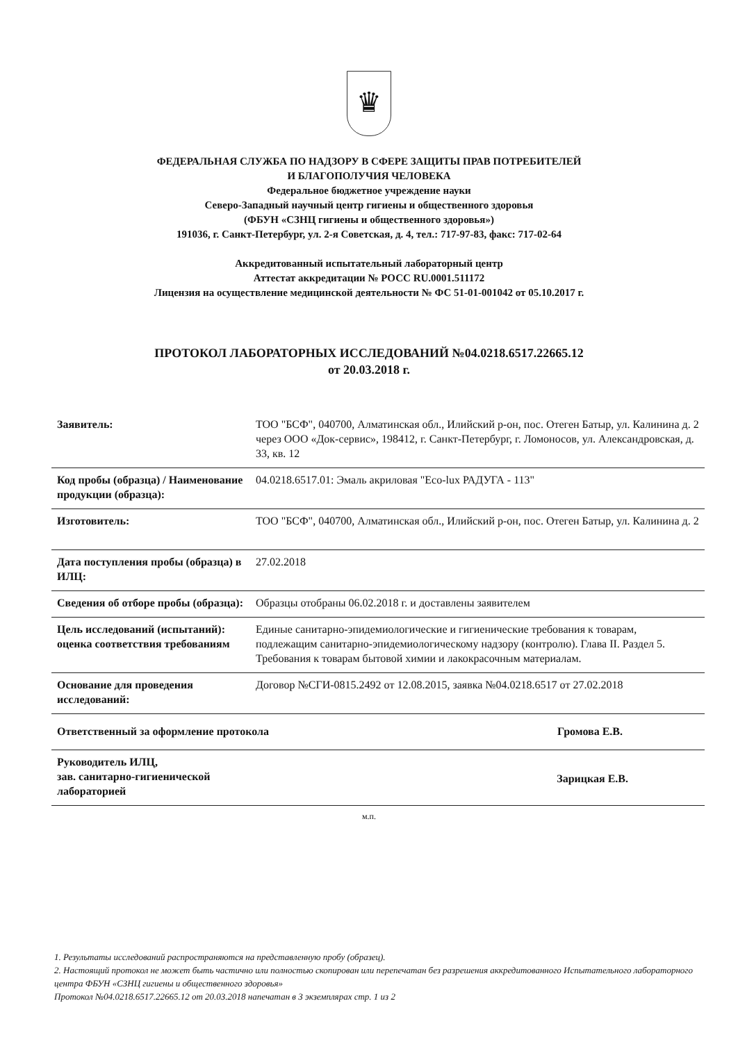♛
ФЕДЕРАЛЬНАЯ СЛУЖБА ПО НАДЗОРУ В СФЕРЕ ЗАЩИТЫ ПРАВ ПОТРЕБИТЕЛЕЙ
И БЛАГОПОЛУЧИЯ ЧЕЛОВЕКА
Федеральное бюджетное учреждение науки
Северо-Западный научный центр гигиены и общественного здоровья
(ФБУН «СЗНЦ гигиены и общественного здоровья»)
191036, г. Санкт-Петербург, ул. 2-я Советская, д. 4, тел.: 717-97-83, факс: 717-02-64
Аккредитованный испытательный лабораторный центр
Аттестат аккредитации № РОСС RU.0001.511172
Лицензия на осуществление медицинской деятельности № ФС 51-01-001042 от 05.10.2017 г.
ПРОТОКОЛ ЛАБОРАТОРНЫХ ИССЛЕДОВАНИЙ №04.0218.6517.22665.12
от 20.03.2018 г.
| Заявитель: | ТОО "БСФ", 040700, Алматинская обл., Илийский р-он, пос. Отеген Батыр, ул. Калинина д. 2 через ООО «Док-сервис», 198412, г. Санкт-Петербург, г. Ломоносов, ул. Александровская, д. 33, кв. 12 |
| Код пробы (образца) / Наименование продукции (образца): | 04.0218.6517.01: Эмаль акриловая "Eco-lux РАДУГА - 113" |
| Изготовитель: | ТОО "БСФ", 040700, Алматинская обл., Илийский р-он, пос. Отеген Батыр, ул. Калинина д. 2 |
| Дата поступления пробы (образца) в ИЛЦ: | 27.02.2018 |
| Сведения об отборе пробы (образца): | Образцы отобраны 06.02.2018 г. и доставлены заявителем |
| Цель исследований (испытаний): оценка соответствия требованиям | Единые санитарно-эпидемиологические и гигиенические требования к товарам, подлежащим санитарно-эпидемиологическому надзору (контролю). Глава II. Раздел 5. Требования к товарам бытовой химии и лакокрасочным материалам. |
| Основание для проведения исследований: | Договор №СГИ-0815.2492 от 12.08.2015, заявка №04.0218.6517 от 27.02.2018 |
| Ответственный за оформление протокола Громова Е.В. | |
| Руководитель ИЛЦ, зав. санитарно-гигиенической лабораторией | Зарицкая Е.В. |
м.п.
1. Результаты исследований распространяются на представленную пробу (образец).
2. Настоящий протокол не может быть частично или полностью скопирован или перепечатан без разрешения аккредитованного Испытательного лабораторного центра ФБУН «СЗНЦ гигиены и общественного здоровья»
Протокол №04.0218.6517.22665.12 от 20.03.2018 напечатан в 3 экземплярах стр. 1 из 2